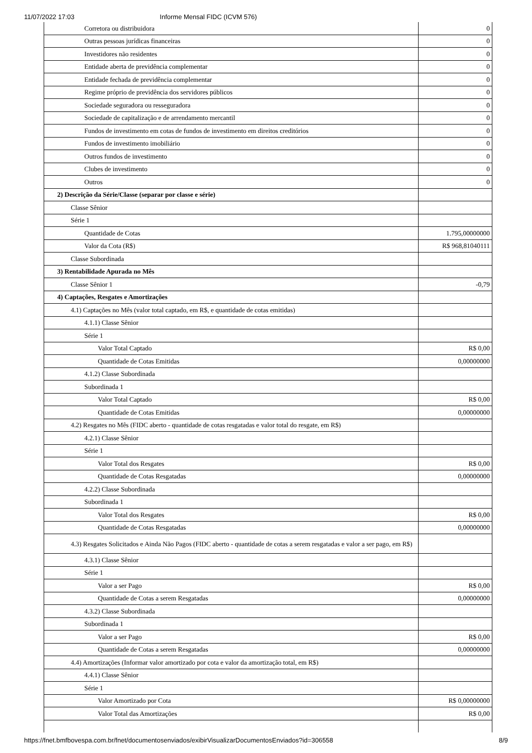11/07/2022 17:03 Informe Mensal FIDC (ICVM 576)
| Corretora ou distribuidora | 0 |
| Outras pessoas jurídicas financeiras | 0 |
| Investidores não residentes | 0 |
| Entidade aberta de previdência complementar | 0 |
| Entidade fechada de previdência complementar | 0 |
| Regime próprio de previdência dos servidores públicos | 0 |
| Sociedade seguradora ou resseguradora | 0 |
| Sociedade de capitalização e de arrendamento mercantil | 0 |
| Fundos de investimento em cotas de fundos de investimento em direitos creditórios | 0 |
| Fundos de investimento imobiliário | 0 |
| Outros fundos de investimento | 0 |
| Clubes de investimento | 0 |
| Outros | 0 |
| 2) Descrição da Série/Classe (separar por classe e série) | |
| Classe Sênior | |
| Série 1 | |
| Quantidade de Cotas | 1.795,00000000 |
| Valor da Cota (R$) | R$ 968,81040111 |
| Classe Subordinada | |
| 3) Rentabilidade Apurada no Mês | |
| Classe Sênior 1 | -0,79 |
| 4) Captações, Resgates e Amortizações | |
| 4.1) Captações no Mês (valor total captado, em R$, e quantidade de cotas emitidas) | |
| 4.1.1) Classe Sênior | |
| Série 1 | |
| Valor Total Captado | R$ 0,00 |
| Quantidade de Cotas Emitidas | 0,00000000 |
| 4.1.2) Classe Subordinada | |
| Subordinada 1 | |
| Valor Total Captado | R$ 0,00 |
| Quantidade de Cotas Emitidas | 0,00000000 |
| 4.2) Resgates no Mês (FIDC aberto - quantidade de cotas resgatadas e valor total do resgate, em R$) | |
| 4.2.1) Classe Sênior | |
| Série 1 | |
| Valor Total dos Resgates | R$ 0,00 |
| Quantidade de Cotas Resgatadas | 0,00000000 |
| 4.2.2) Classe Subordinada | |
| Subordinada 1 | |
| Valor Total dos Resgates | R$ 0,00 |
| Quantidade de Cotas Resgatadas | 0,00000000 |
| 4.3) Resgates Solicitados e Ainda Não Pagos (FIDC aberto - quantidade de cotas a serem resgatadas e valor a ser pago, em R$) | |
| 4.3.1) Classe Sênior | |
| Série 1 | |
| Valor a ser Pago | R$ 0,00 |
| Quantidade de Cotas a serem Resgatadas | 0,00000000 |
| 4.3.2) Classe Subordinada | |
| Subordinada 1 | |
| Valor a ser Pago | R$ 0,00 |
| Quantidade de Cotas a serem Resgatadas | 0,00000000 |
| 4.4) Amortizações (Informar valor amortizado por cota e valor da amortização total, em R$) | |
| 4.4.1) Classe Sênior | |
| Série 1 | |
| Valor Amortizado por Cota | R$ 0,00000000 |
| Valor Total das Amortizações | R$ 0,00 |
https://fnet.bmfbovespa.com.br/fnet/documentosenviados/exibirVisualizarDocumentosEnviados?id=306558 8/9